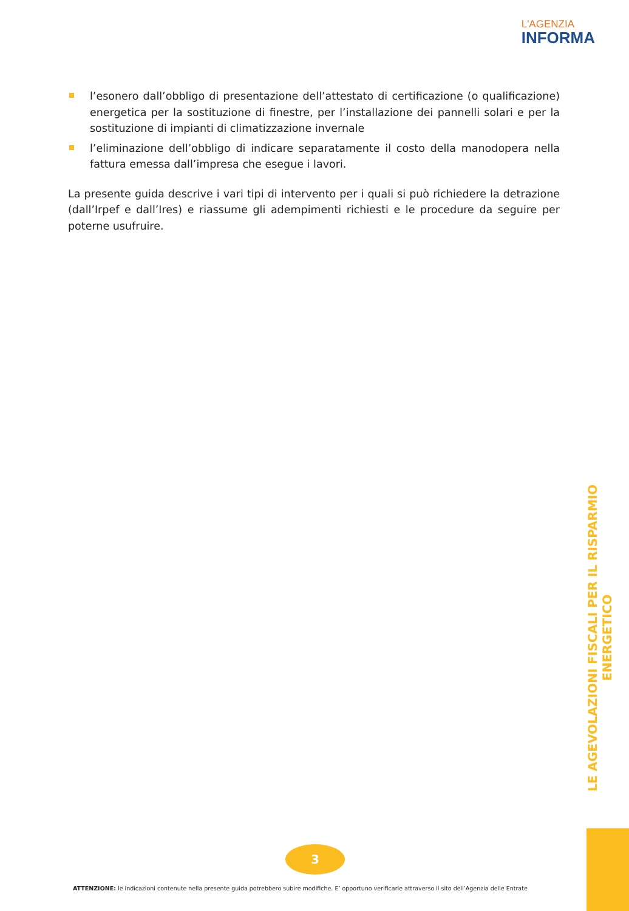L'AGENZIA
INFORMA
l’esonero dall’obbligo di presentazione dell’attestato di certificazione (o qualificazione) energetica per la sostituzione di finestre, per l’installazione dei pannelli solari e per la sostituzione di impianti di climatizzazione invernale
l’eliminazione dell’obbligo di indicare separatamente il costo della manodopera nella fattura emessa dall’impresa che esegue i lavori.
La presente guida descrive i vari tipi di intervento per i quali si può richiedere la detrazione (dall’Irpef e dall’Ires) e riassume gli adempimenti richiesti e le procedure da seguire per poterne usufruire.
LE AGEVOLAZIONI FISCALI PER IL RISPARMIO ENERGETICO
3
ATTENZIONE: le indicazioni contenute nella presente guida potrebbero subire modifiche. E’ opportuno verificarle attraverso il sito dell’Agenzia delle Entrate